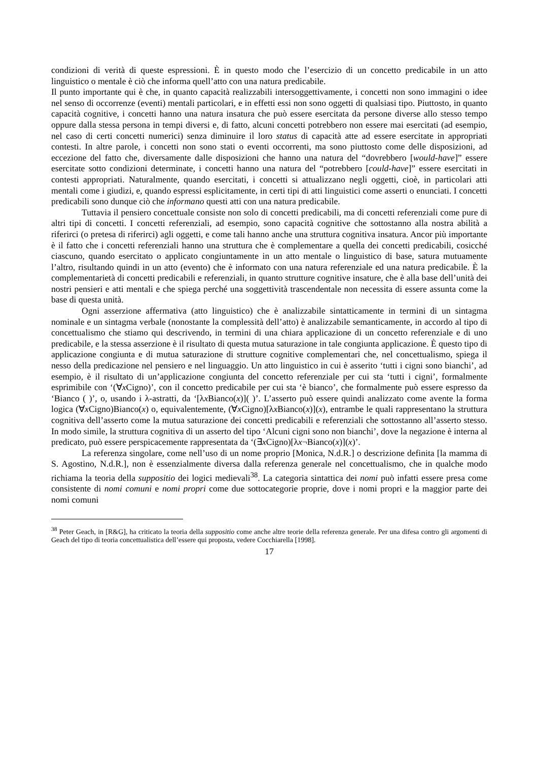condizioni di verità di queste espressioni. È in questo modo che l’esercizio di un concetto predicabile in un atto linguistico o mentale è ciò che informa quell’atto con una natura predicabile.
Il punto importante qui è che, in quanto capacità realizzabili intersoggettivamente, i concetti non sono immagini o idee nel senso di occorrenze (eventi) mentali particolari, e in effetti essi non sono oggetti di qualsiasi tipo. Piuttosto, in quanto capacità cognitive, i concetti hanno una natura insatura che può essere esercitata da persone diverse allo stesso tempo oppure dalla stessa persona in tempi diversi e, di fatto, alcuni concetti potrebbero non essere mai esercitati (ad esempio, nel caso di certi concetti numerici) senza diminuire il loro status di capacità atte ad essere esercitate in appropriati contesti. In altre parole, i concetti non sono stati o eventi occorrenti, ma sono piuttosto come delle disposizioni, ad eccezione del fatto che, diversamente dalle disposizioni che hanno una natura del “dovrebbero [would-have]” essere esercitate sotto condizioni determinate, i concetti hanno una natura del “potrebbero [could-have]” essere esercitati in contesti appropriati. Naturalmente, quando esercitati, i concetti si attualizzano negli oggetti, cioè, in particolari atti mentali come i giudizi, e, quando espressi esplicitamente, in certi tipi di atti linguistici come asserti o enunciati. I concetti predicabili sono dunque ciò che informano questi atti con una natura predicabile.
Tuttavia il pensiero concettuale consiste non solo di concetti predicabili, ma di concetti referenziali come pure di altri tipi di concetti. I concetti referenziali, ad esempio, sono capacità cognitive che sottostanno alla nostra abilità a riferirci (o pretesa di riferirci) agli oggetti, e come tali hanno anche una struttura cognitiva insatura. Ancor più importante è il fatto che i concetti referenziali hanno una struttura che è complementare a quella dei concetti predicabili, cosicché ciascuno, quando esercitato o applicato congiuntamente in un atto mentale o linguistico di base, satura mutuamente l’altro, risultando quindi in un atto (evento) che è informato con una natura referenziale ed una natura predicabile. È la complementarietà di concetti predicabili e referenziali, in quanto strutture cognitive insature, che è alla base dell’unità dei nostri pensieri e atti mentali e che spiega perché una soggettività trascendentale non necessita di essere assunta come la base di questa unità.
Ogni asserzione affermativa (atto linguistico) che è analizzabile sintatticamente in termini di un sintagma nominale e un sintagma verbale (nonostante la complessità dell’atto) è analizzabile semanticamente, in accordo al tipo di concettualismo che stiamo qui descrivendo, in termini di una chiara applicazione di un concetto referenziale e di uno predicabile, e la stessa asserzione è il risultato di questa mutua saturazione in tale congiunta applicazione. È questo tipo di applicazione congiunta e di mutua saturazione di strutture cognitive complementari che, nel concettualismo, spiega il nesso della predicazione nel pensiero e nel linguaggio. Un atto linguistico in cui è asserito ‘tutti i cigni sono bianchi’, ad esempio, è il risultato di un’applicazione congiunta del concetto referenziale per cui sta ‘tutti i cigni’, formalmente esprimibile con ‘(∀x Cigno)’, con il concetto predicabile per cui sta ‘è bianco’, che formalmente può essere espresso da ‘Bianco ( )’, o, usando i λ-astratti, da ‘[λx Bianco(x)]( )’. L’asserto può essere quindi analizzato come avente la forma logica (∀x Cigno)Bianco(x) o, equivalentemente, (∀x Cigno)[λx Bianco(x)](x), entrambe le quali rappresentano la struttura cognitiva dell’asserto come la mutua saturazione dei concetti predicabili e referenziali che sottostanno all’asserto stesso. In modo simile, la struttura cognitiva di un asserto del tipo ‘Alcuni cigni sono non bianchi’, dove la negazione è interna al predicato, può essere perspicacemente rappresentata da ‘(∃x Cigno)[λx¬Bianco(x)](x)’.
La referenza singolare, come nell’uso di un nome proprio [Monica, N.d.R.] o descrizione definita [la mamma di S. Agostino, N.d.R.], non è essenzialmente diversa dalla referenza generale nel concettualismo, che in qualche modo richiama la teoria della suppositio dei logici medievali<sup>38</sup>. La categoria sintattica dei nomi può infatti essere presa come consistente di nomi comuni e nomi propri come due sottocategorie proprie, dove i nomi propri e la maggior parte dei nomi comuni
<sup>38</sup> Peter Geach, in [R&G], ha criticato la teoria della suppositio come anche altre teorie della referenza generale. Per una difesa contro gli argomenti di Geach del tipo di teoria concettualistica dell’essere qui proposta, vedere Cocchiarella [1998].
17